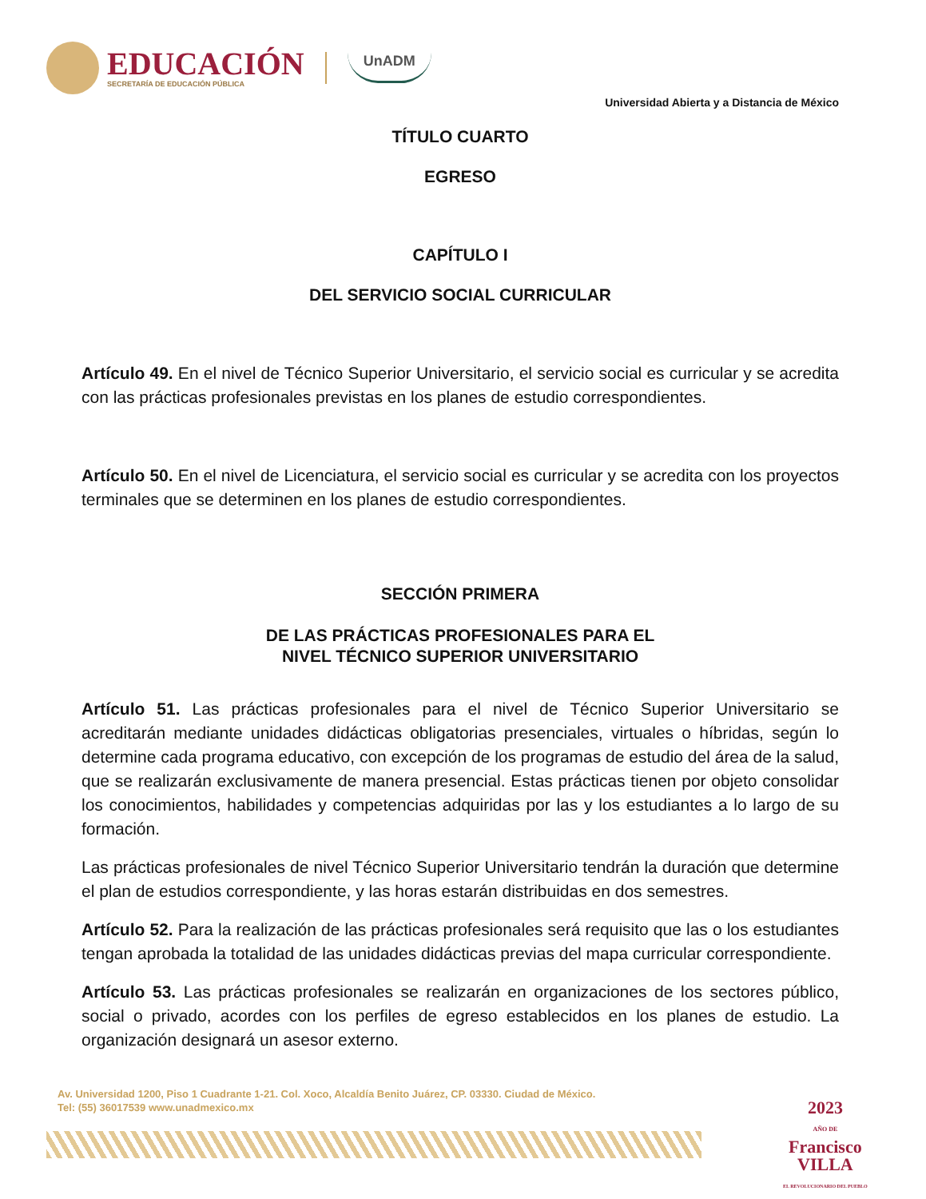EDUCACIÓN
SECRETARÍA DE EDUCACIÓN PÚBLICA
UnADM
Universidad Abierta y a Distancia de México
TÍTULO CUARTO
EGRESO
CAPÍTULO I
DEL SERVICIO SOCIAL CURRICULAR
Artículo 49. En el nivel de Técnico Superior Universitario, el servicio social es curricular y se acredita con las prácticas profesionales previstas en los planes de estudio correspondientes.
Artículo 50. En el nivel de Licenciatura, el servicio social es curricular y se acredita con los proyectos terminales que se determinen en los planes de estudio correspondientes.
SECCIÓN PRIMERA
DE LAS PRÁCTICAS PROFESIONALES PARA EL
NIVEL TÉCNICO SUPERIOR UNIVERSITARIO
Artículo 51. Las prácticas profesionales para el nivel de Técnico Superior Universitario se acreditarán mediante unidades didácticas obligatorias presenciales, virtuales o híbridas, según lo determine cada programa educativo, con excepción de los programas de estudio del área de la salud, que se realizarán exclusivamente de manera presencial. Estas prácticas tienen por objeto consolidar los conocimientos, habilidades y competencias adquiridas por las y los estudiantes a lo largo de su formación.
Las prácticas profesionales de nivel Técnico Superior Universitario tendrán la duración que determine el plan de estudios correspondiente, y las horas estarán distribuidas en dos semestres.
Artículo 52. Para la realización de las prácticas profesionales será requisito que las o los estudiantes tengan aprobada la totalidad de las unidades didácticas previas del mapa curricular correspondiente.
Artículo 53. Las prácticas profesionales se realizarán en organizaciones de los sectores público, social o privado, acordes con los perfiles de egreso establecidos en los planes de estudio. La organización designará un asesor externo.
Av. Universidad 1200, Piso 1 Cuadrante 1-21. Col. Xoco, Alcaldía Benito Juárez, CP. 03330. Ciudad de México.
Tel: (55) 36017539 www.unadmexico.mx
2023
AÑO DE
Francisco
VILLA
EL REVOLUCIONARIO DEL PUEBLO